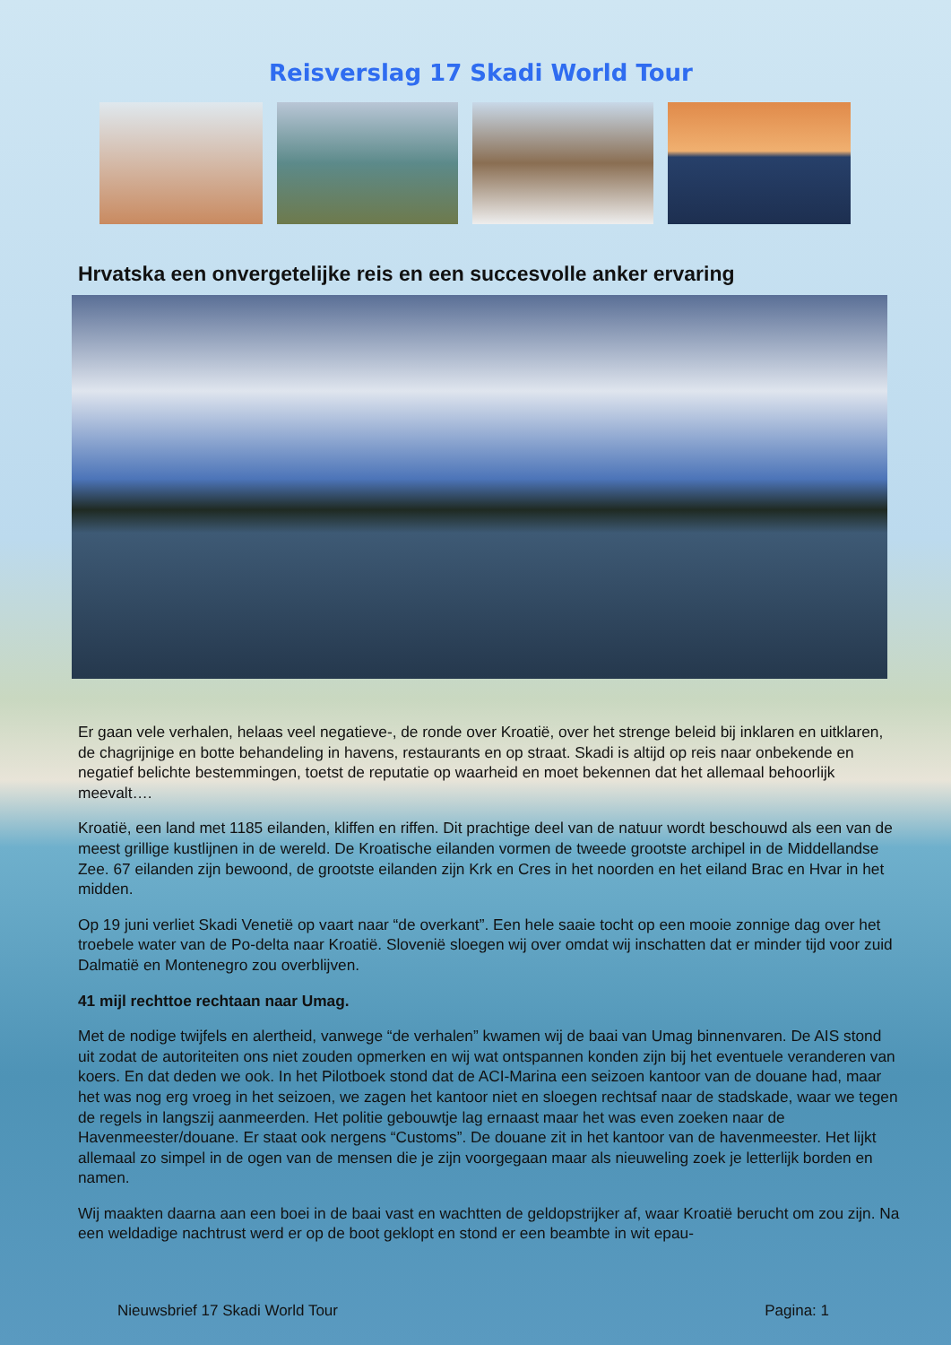Reisverslag 17 Skadi World Tour
Hrvatska een onvergetelijke reis en een succesvolle anker ervaring
Er gaan vele verhalen, helaas veel negatieve-, de ronde over Kroatië, over het strenge beleid bij inklaren en uitklaren, de chagrijnige en botte behandeling in havens, restaurants en op straat. Skadi is altijd op reis naar onbekende en negatief belichte bestemmingen, toetst de reputatie op waarheid en moet bekennen dat het allemaal behoorlijk meevalt….
Kroatië, een land met 1185 eilanden, kliffen en riffen. Dit prachtige deel van de natuur wordt beschouwd als een van de meest grillige kustlijnen in de wereld. De Kroatische eilanden vormen de tweede grootste archipel in de Middellandse Zee. 67 eilanden zijn bewoond, de grootste eilanden zijn Krk en Cres in het noorden en het eiland Brac en Hvar in het midden.
Op 19 juni verliet Skadi Venetië op vaart naar “de overkant”. Een hele saaie tocht op een mooie zonnige dag over het troebele water van de Po-delta naar Kroatië. Slovenië sloegen wij over omdat wij inschatten dat er minder tijd voor zuid Dalmatië en Montenegro zou overblijven.
41 mijl rechttoe rechtaan naar Umag.
Met de nodige twijfels en alertheid, vanwege “de verhalen” kwamen wij de baai van Umag binnenvaren. De AIS stond uit zodat de autoriteiten ons niet zouden opmerken en wij wat ontspannen konden zijn bij het eventuele veranderen van koers. En dat deden we ook. In het Pilotboek stond dat de ACI-Marina een seizoen kantoor van de douane had, maar het was nog erg vroeg in het seizoen, we zagen het kantoor niet en sloegen rechtsaf naar de stadskade, waar we tegen de regels in langszij aanmeerden. Het politie gebouwtje lag ernaast maar het was even zoeken naar de Havenmeester/douane. Er staat ook nergens “Customs”. De douane zit in het kantoor van de havenmeester. Het lijkt allemaal zo simpel in de ogen van de mensen die je zijn voorgegaan maar als nieuweling zoek je letterlijk borden en namen.
Wij maakten daarna aan een boei in de baai vast en wachtten de geldopstrijker af, waar Kroatië berucht om zou zijn. Na een weldadige nachtrust werd er op de boot geklopt en stond er een beambte in wit epau-
Nieuwsbrief 17 Skadi World Tour Pagina: 1